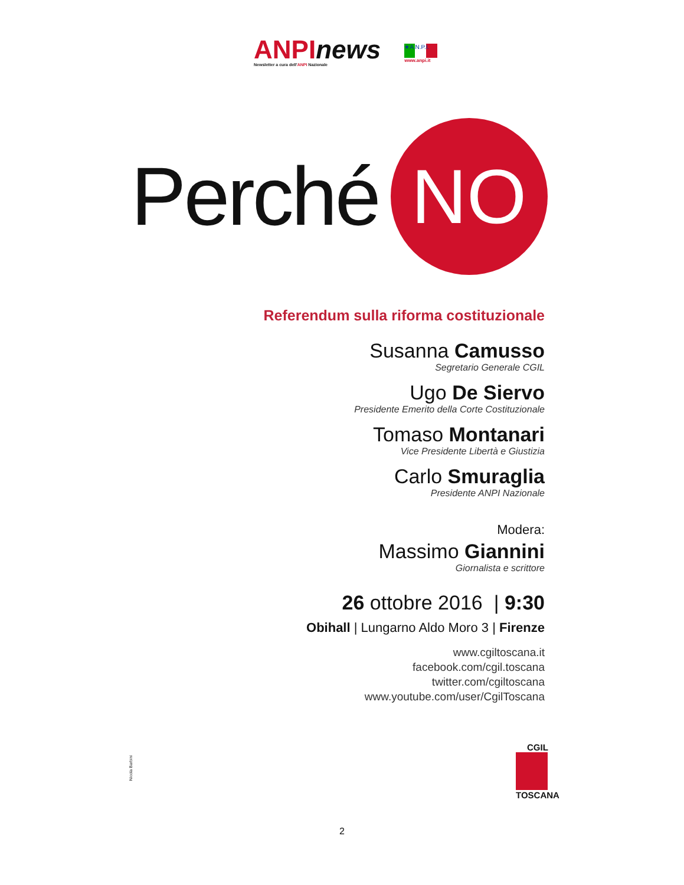ANPI news
Newsletter a cura dell'ANPI Nazionale
★A.N.P.I.
www.anpi.it
Perché
NO
Referendum sulla riforma costituzionale
Susanna Camusso
Segretario Generale CGIL
Ugo De Siervo
Presidente Emerito della Corte Costituzionale
Tomaso Montanari
Vice Presidente Libertà e Giustizia
Carlo Smuraglia
Presidente ANPI Nazionale
Modera:
Massimo Giannini
Giornalista e scrittore
26 ottobre 2016 | 9:30
Obihall | Lungarno Aldo Moro 3 | Firenze
www.cgiltoscana.it
facebook.com/cgil.toscana
twitter.com/cgiltoscana
www.youtube.com/user/CgilToscana
CGIL
TOSCANA
Nicola Barbini
2